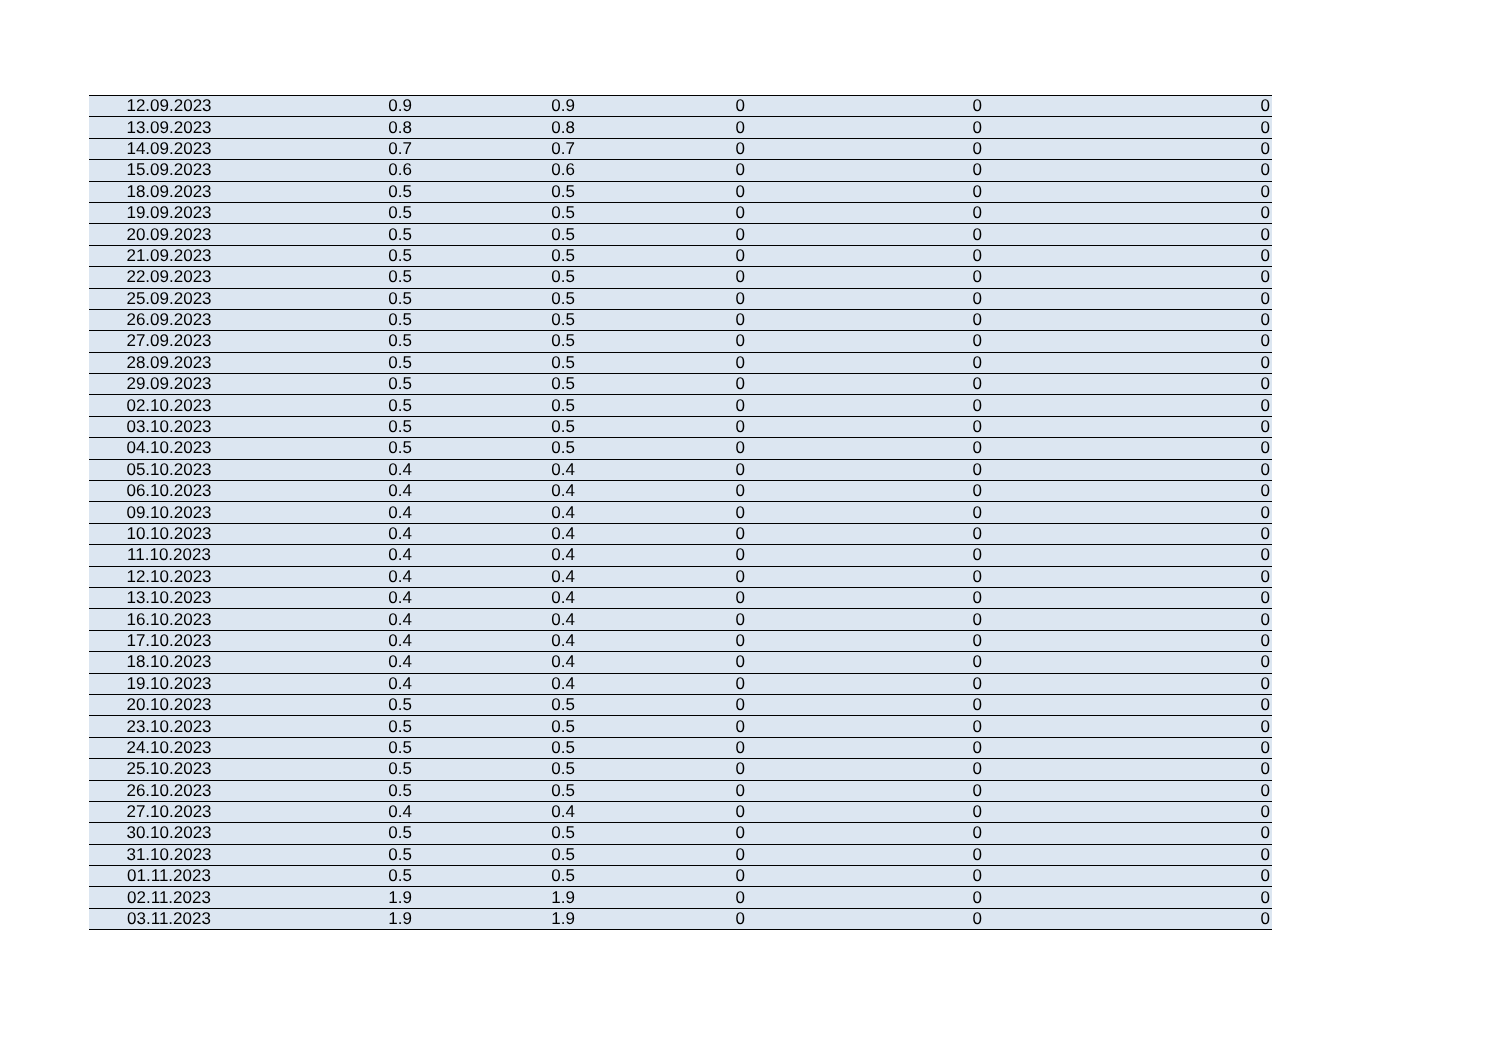| 12.09.2023 | 0.9 | 0.9 | 0 | 0 | 0 |
| 13.09.2023 | 0.8 | 0.8 | 0 | 0 | 0 |
| 14.09.2023 | 0.7 | 0.7 | 0 | 0 | 0 |
| 15.09.2023 | 0.6 | 0.6 | 0 | 0 | 0 |
| 18.09.2023 | 0.5 | 0.5 | 0 | 0 | 0 |
| 19.09.2023 | 0.5 | 0.5 | 0 | 0 | 0 |
| 20.09.2023 | 0.5 | 0.5 | 0 | 0 | 0 |
| 21.09.2023 | 0.5 | 0.5 | 0 | 0 | 0 |
| 22.09.2023 | 0.5 | 0.5 | 0 | 0 | 0 |
| 25.09.2023 | 0.5 | 0.5 | 0 | 0 | 0 |
| 26.09.2023 | 0.5 | 0.5 | 0 | 0 | 0 |
| 27.09.2023 | 0.5 | 0.5 | 0 | 0 | 0 |
| 28.09.2023 | 0.5 | 0.5 | 0 | 0 | 0 |
| 29.09.2023 | 0.5 | 0.5 | 0 | 0 | 0 |
| 02.10.2023 | 0.5 | 0.5 | 0 | 0 | 0 |
| 03.10.2023 | 0.5 | 0.5 | 0 | 0 | 0 |
| 04.10.2023 | 0.5 | 0.5 | 0 | 0 | 0 |
| 05.10.2023 | 0.4 | 0.4 | 0 | 0 | 0 |
| 06.10.2023 | 0.4 | 0.4 | 0 | 0 | 0 |
| 09.10.2023 | 0.4 | 0.4 | 0 | 0 | 0 |
| 10.10.2023 | 0.4 | 0.4 | 0 | 0 | 0 |
| 11.10.2023 | 0.4 | 0.4 | 0 | 0 | 0 |
| 12.10.2023 | 0.4 | 0.4 | 0 | 0 | 0 |
| 13.10.2023 | 0.4 | 0.4 | 0 | 0 | 0 |
| 16.10.2023 | 0.4 | 0.4 | 0 | 0 | 0 |
| 17.10.2023 | 0.4 | 0.4 | 0 | 0 | 0 |
| 18.10.2023 | 0.4 | 0.4 | 0 | 0 | 0 |
| 19.10.2023 | 0.4 | 0.4 | 0 | 0 | 0 |
| 20.10.2023 | 0.5 | 0.5 | 0 | 0 | 0 |
| 23.10.2023 | 0.5 | 0.5 | 0 | 0 | 0 |
| 24.10.2023 | 0.5 | 0.5 | 0 | 0 | 0 |
| 25.10.2023 | 0.5 | 0.5 | 0 | 0 | 0 |
| 26.10.2023 | 0.5 | 0.5 | 0 | 0 | 0 |
| 27.10.2023 | 0.4 | 0.4 | 0 | 0 | 0 |
| 30.10.2023 | 0.5 | 0.5 | 0 | 0 | 0 |
| 31.10.2023 | 0.5 | 0.5 | 0 | 0 | 0 |
| 01.11.2023 | 0.5 | 0.5 | 0 | 0 | 0 |
| 02.11.2023 | 1.9 | 1.9 | 0 | 0 | 0 |
| 03.11.2023 | 1.9 | 1.9 | 0 | 0 | 0 |